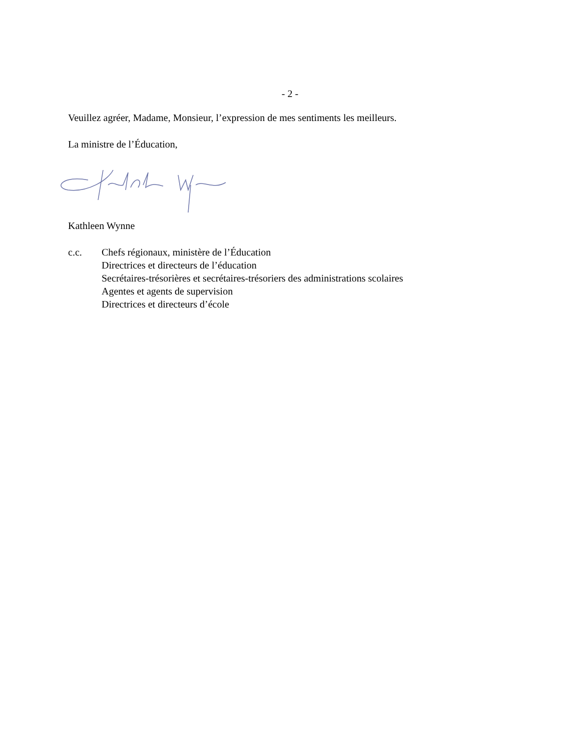- 2 -
Veuillez agréer, Madame, Monsieur, l’expression de mes sentiments les meilleurs.
La ministre de l’Éducation,
Kathleen Wynne
c.c. Chefs régionaux, ministère de l’Éducation
Directrices et directeurs de l’éducation
Secrétaires-trésorières et secrétaires-trésoriers des administrations scolaires
Agentes et agents de supervision
Directrices et directeurs d’école